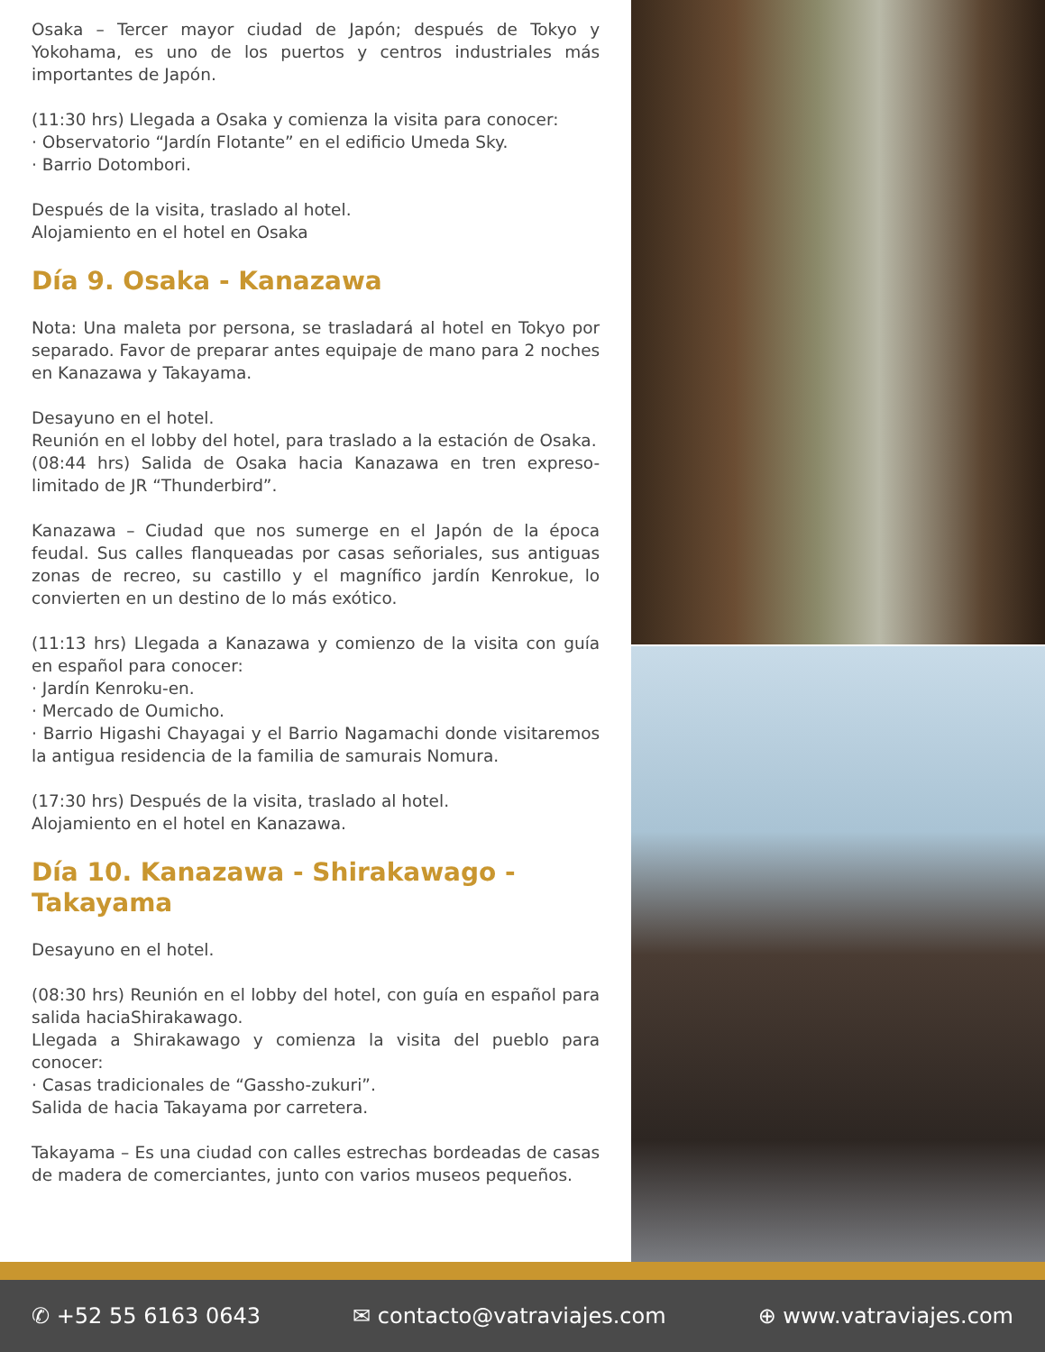Osaka – Tercer mayor ciudad de Japón; después de Tokyo y Yokohama, es uno de los puertos y centros industriales más importantes de Japón.
(11:30 hrs) Llegada a Osaka y comienza la visita para conocer:
· Observatorio “Jardín Flotante” en el edificio Umeda Sky.
· Barrio Dotombori.
Después de la visita, traslado al hotel.
Alojamiento en el hotel en Osaka
Día 9. Osaka - Kanazawa
Nota: Una maleta por persona, se trasladará al hotel en Tokyo por separado. Favor de preparar antes equipaje de mano para 2 noches en Kanazawa y Takayama.
Desayuno en el hotel.
Reunión en el lobby del hotel, para traslado a la estación de Osaka.
(08:44 hrs) Salida de Osaka hacia Kanazawa en tren expreso-limitado de JR “Thunderbird”.
Kanazawa – Ciudad que nos sumerge en el Japón de la época feudal. Sus calles flanqueadas por casas señoriales, sus antiguas zonas de recreo, su castillo y el magnífico jardín Kenrokue, lo convierten en un destino de lo más exótico.
(11:13 hrs) Llegada a Kanazawa y comienzo de la visita con guía en español para conocer:
· Jardín Kenroku-en.
· Mercado de Oumicho.
· Barrio Higashi Chayagai y el Barrio Nagamachi donde visitaremos la antigua residencia de la familia de samurais Nomura.
(17:30 hrs) Después de la visita, traslado al hotel.
Alojamiento en el hotel en Kanazawa.
Día 10. Kanazawa - Shirakawago -
Takayama
Desayuno en el hotel.
(08:30 hrs) Reunión en el lobby del hotel, con guía en español para salida haciaShirakawago.
Llegada a Shirakawago y comienza la visita del pueblo para conocer:
· Casas tradicionales de “Gassho-zukuri”.
Salida de hacia Takayama por carretera.
Takayama – Es una ciudad con calles estrechas bordeadas de casas de madera de comerciantes, junto con varios museos pequeños.
✆ +52 55 6163 0643 ✉ contacto@vatraviajes.com ⊕ www.vatraviajes.com